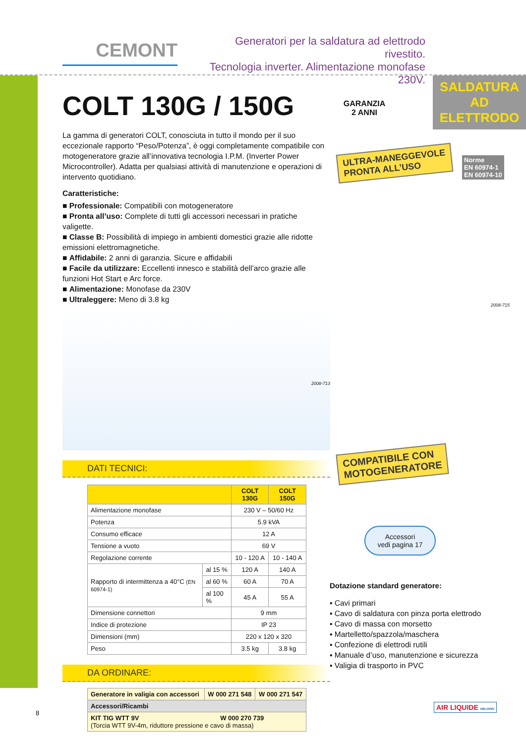CEMONT
Generatori per la saldatura ad elettrodo rivestito.
Tecnologia inverter. Alimentazione monofase 230V.
SALDATURA AD
ELETTRODO
ULTRA-MANEGGEVOLE
PRONTA ALL’USO
GARANZIA 2 ANNI
Norme
EN 60974-1
EN 60974-10
COMPATIBILE CON
MOTOGENERATORE
Accessori
vedi pagina 17
COLT 130G / 150G
La gamma di generatori COLT, conosciuta in tutto il mondo per il suo eccezionale rapporto “Peso/Potenza”, è oggi completamente compatibile con motogeneratore grazie all’innovativa tecnologia I.P.M. (Inverter Power Microcontroller). Adatta per qualsiasi attività di manutenzione e operazioni di intervento quotidiano.
Caratteristiche:
■ Professionale: Compatibili con motogeneratore
■ Pronta all’uso: Complete di tutti gli accessori necessari in pratiche valigette.
■ Classe B: Possibilità di impiego in ambienti domestici grazie alle ridotte emissioni elettromagnetiche.
■ Affidabile: 2 anni di garanzia. Sicure e affidabili
■ Facile da utilizzare: Eccellenti innesco e stabilità dell’arco grazie alle funzioni Hot Start e Arc force.
■ Alimentazione: Monofase da 230V
■ Ultraleggere: Meno di 3.8 kg
2008-713
DATI TECNICI:
| | | COLT 130G | COLT 150G |
| --- | --- | --- | --- |
| Alimentazione monofase | | 230 V – 50/60 Hz | |
| Potenza | | 5.9 kVA | |
| Consumo efficace | | 12 A | |
| Tensione a vuoto | | 69 V | |
| Regolazione corrente | | 10 - 120 A | 10 - 140 A |
| Rapporto di intermittenza a 40°C (EN 60974-1) | al 15 % | 120 A | 140 A |
| | al 60 % | 60 A | 70 A |
| | al 100 % | 45 A | 55 A |
| Dimensione connettori | | 9 mm | |
| Indice di protezione | | IP 23 | |
| Dimensioni (mm) | | 220 x 120 x 320 | |
| Peso | | 3.5 kg | 3.8 kg |
DA ORDINARE:
| Generatore in valigia con accessori | W 000 271 548 | W 000 271 547 |
| Accessori/Ricambi | | |
| KIT TIG WTT 9V W 000 270 739 (Torcia WTT 9V-4m, riduttore pressione e cavo di massa) | | |
Dotazione standard generatore:
▪ Cavi primari
▪ Cavo di saldatura con pinza porta elettrodo
▪ Cavo di massa con morsetto
▪ Martelletto/spazzola/maschera
▪ Confezione di elettrodi rutili
▪ Manuale d’uso, manutenzione e sicurezza
▪ Valigia di trasporto in PVC
2008-715
8
AIR LIQUIDE WELDING